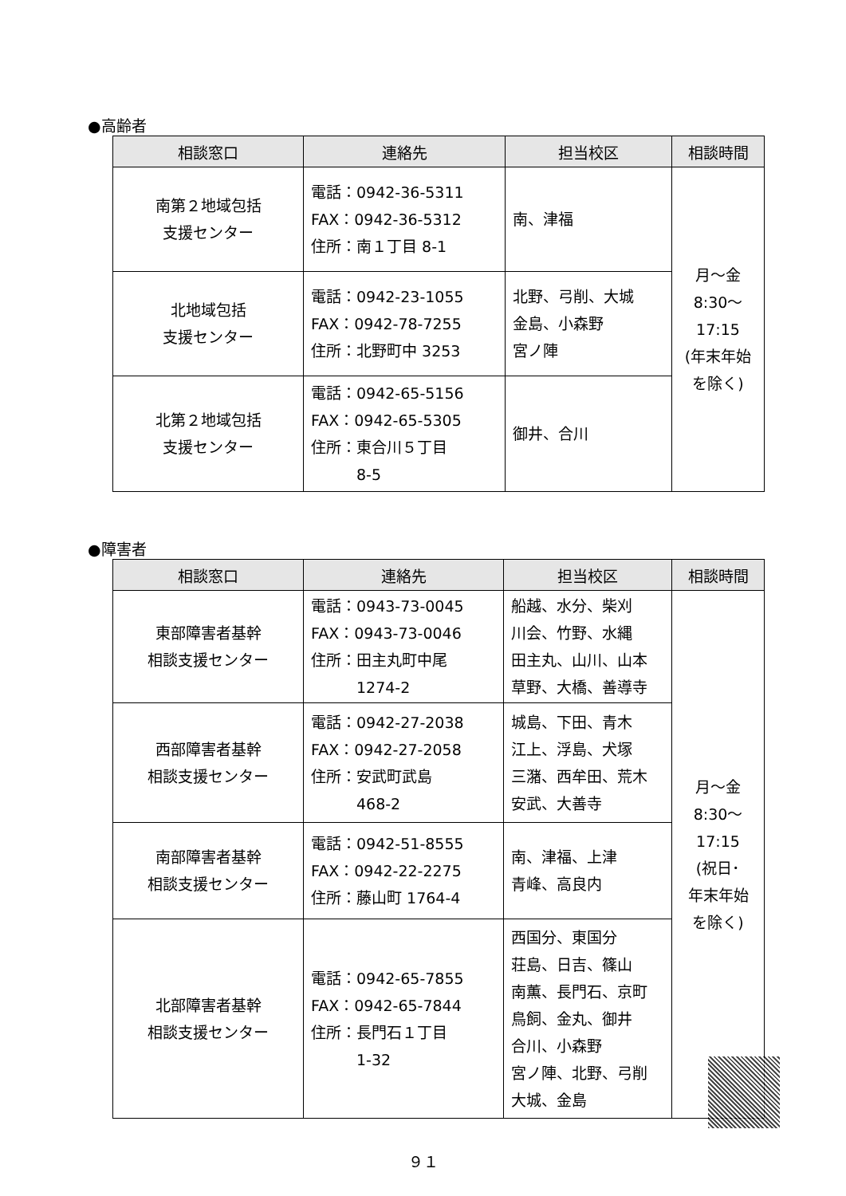●高齢者
| 相談窓口 | 連絡先 | 担当校区 | 相談時間 |
| --- | --- | --- | --- |
| 南第２地域包括 支援センター | 電話：0942-36-5311 FAX：0942-36-5312 住所：南１丁目 8-1 | 南、津福 | 月～金 8:30～ 17:15 (年末年始 を除く) |
| 北地域包括 支援センター | 電話：0942-23-1055 FAX：0942-78-7255 住所：北野町中 3253 | 北野、弓削、大城 金島、小森野 宮ノ陣 | |
| 北第２地域包括 支援センター | 電話：0942-65-5156 FAX：0942-65-5305 住所：東合川５丁目 8-5 | 御井、合川 | |
●障害者
| 相談窓口 | 連絡先 | 担当校区 | 相談時間 |
| --- | --- | --- | --- |
| 東部障害者基幹 相談支援センター | 電話：0943-73-0045 FAX：0943-73-0046 住所：田主丸町中尾 1274-2 | 船越、水分、柴刈 川会、竹野、水縄 田主丸、山川、山本 草野、大橋、善導寺 | 月～金 8:30～ 17:15 (祝日･ 年末年始 を除く) |
| 西部障害者基幹 相談支援センター | 電話：0942-27-2038 FAX：0942-27-2058 住所：安武町武島 468-2 | 城島、下田、青木 江上、浮島、犬塚 三潴、西牟田、荒木 安武、大善寺 | |
| 南部障害者基幹 相談支援センター | 電話：0942-51-8555 FAX：0942-22-2275 住所：藤山町 1764-4 | 南、津福、上津 青峰、高良内 | |
| 北部障害者基幹 相談支援センター | 電話：0942-65-7855 FAX：0942-65-7844 住所：長門石１丁目 1-32 | 西国分、東国分 荘島、日吉、篠山 南薫、長門石、京町 鳥飼、金丸、御井 合川、小森野 宮ノ陣、北野、弓削 大城、金島 | |
９１